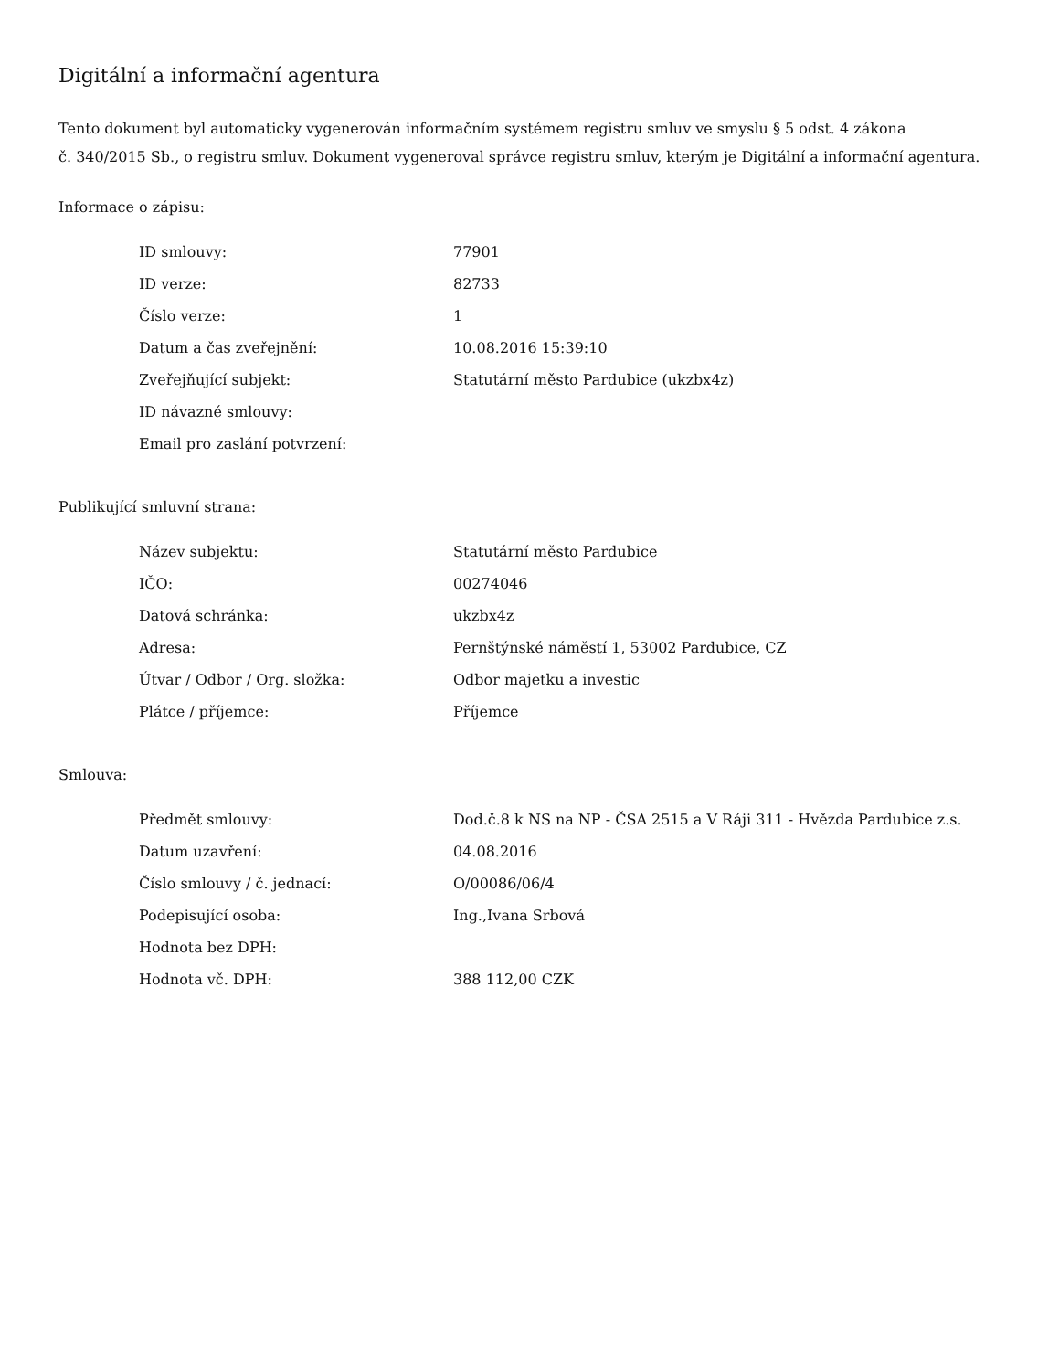Digitální a informační agentura
Tento dokument byl automaticky vygenerován informačním systémem registru smluv ve smyslu § 5 odst. 4 zákona
č. 340/2015 Sb., o registru smluv. Dokument vygeneroval správce registru smluv, kterým je Digitální a informační agentura.
Informace o zápisu:
| ID smlouvy: | 77901 |
| ID verze: | 82733 |
| Číslo verze: | 1 |
| Datum a čas zveřejnění: | 10.08.2016 15:39:10 |
| Zveřejňující subjekt: | Statutární město Pardubice (ukzbx4z) |
| ID návazné smlouvy: | |
| Email pro zaslání potvrzení: | |
Publikující smluvní strana:
| Název subjektu: | Statutární město Pardubice |
| IČO: | 00274046 |
| Datová schránka: | ukzbx4z |
| Adresa: | Pernštýnské náměstí 1, 53002 Pardubice, CZ |
| Útvar / Odbor / Org. složka: | Odbor majetku a investic |
| Plátce / příjemce: | Příjemce |
Smlouva:
| Předmět smlouvy: | Dod.č.8 k NS na NP - ČSA 2515 a V Ráji 311 - Hvězda Pardubice z.s. |
| Datum uzavření: | 04.08.2016 |
| Číslo smlouvy / č. jednací: | O/00086/06/4 |
| Podepisující osoba: | Ing.,Ivana Srbová |
| Hodnota bez DPH: | |
| Hodnota vč. DPH: | 388 112,00 CZK |